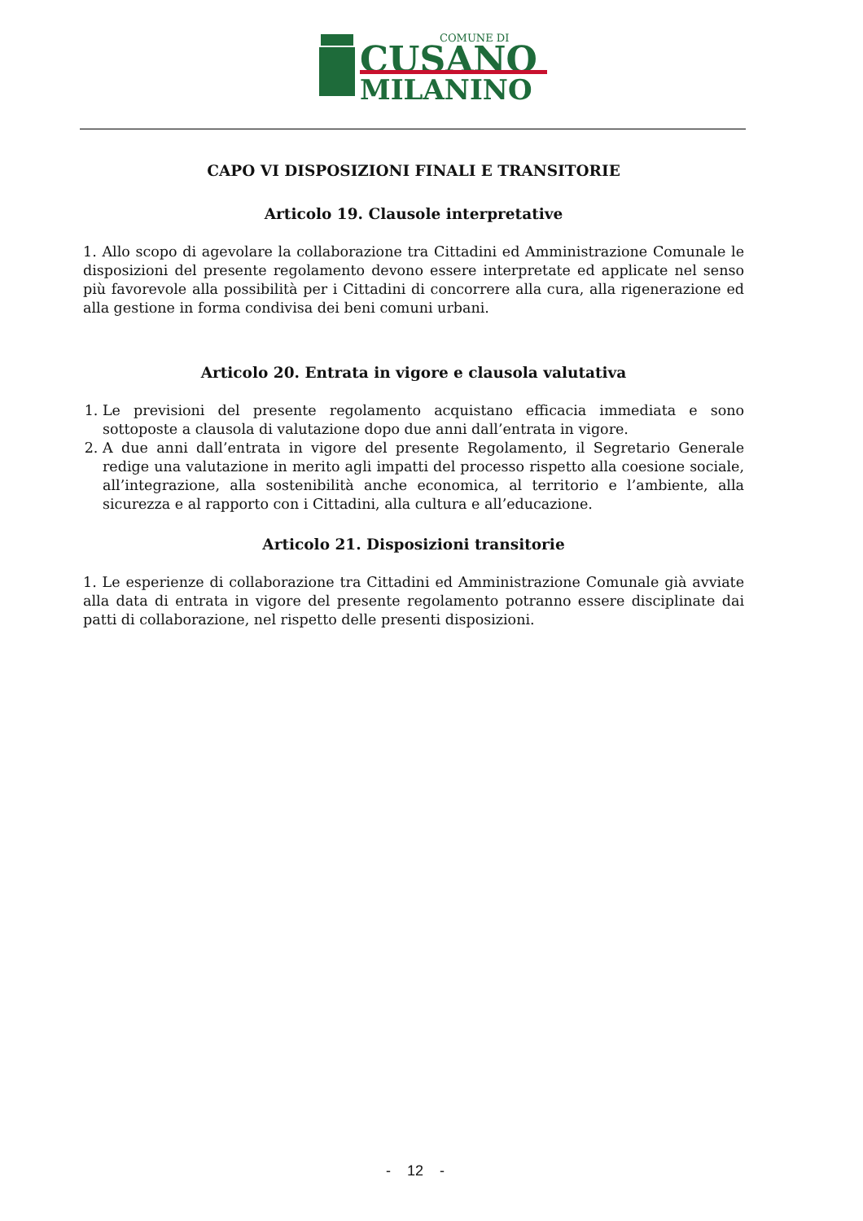COMUNE DI
CUSANO
MILANINO
CAPO VI DISPOSIZIONI FINALI E TRANSITORIE
Articolo 19. Clausole interpretative
1. Allo scopo di agevolare la collaborazione tra Cittadini ed Amministrazione Comunale le disposizioni del presente regolamento devono essere interpretate ed applicate nel senso più favorevole alla possibilità per i Cittadini di concorrere alla cura, alla rigenerazione ed alla gestione in forma condivisa dei beni comuni urbani.
Articolo 20. Entrata in vigore e clausola valutativa
1. Le previsioni del presente regolamento acquistano efficacia immediata e sono sottoposte a clausola di valutazione dopo due anni dall’entrata in vigore.
2. A due anni dall’entrata in vigore del presente Regolamento, il Segretario Generale redige una valutazione in merito agli impatti del processo rispetto alla coesione sociale, all’integrazione, alla sostenibilità anche economica, al territorio e l’ambiente, alla sicurezza e al rapporto con i Cittadini, alla cultura e all’educazione.
Articolo 21. Disposizioni transitorie
1. Le esperienze di collaborazione tra Cittadini ed Amministrazione Comunale già avviate alla data di entrata in vigore del presente regolamento potranno essere disciplinate dai patti di collaborazione, nel rispetto delle presenti disposizioni.
- 12 -